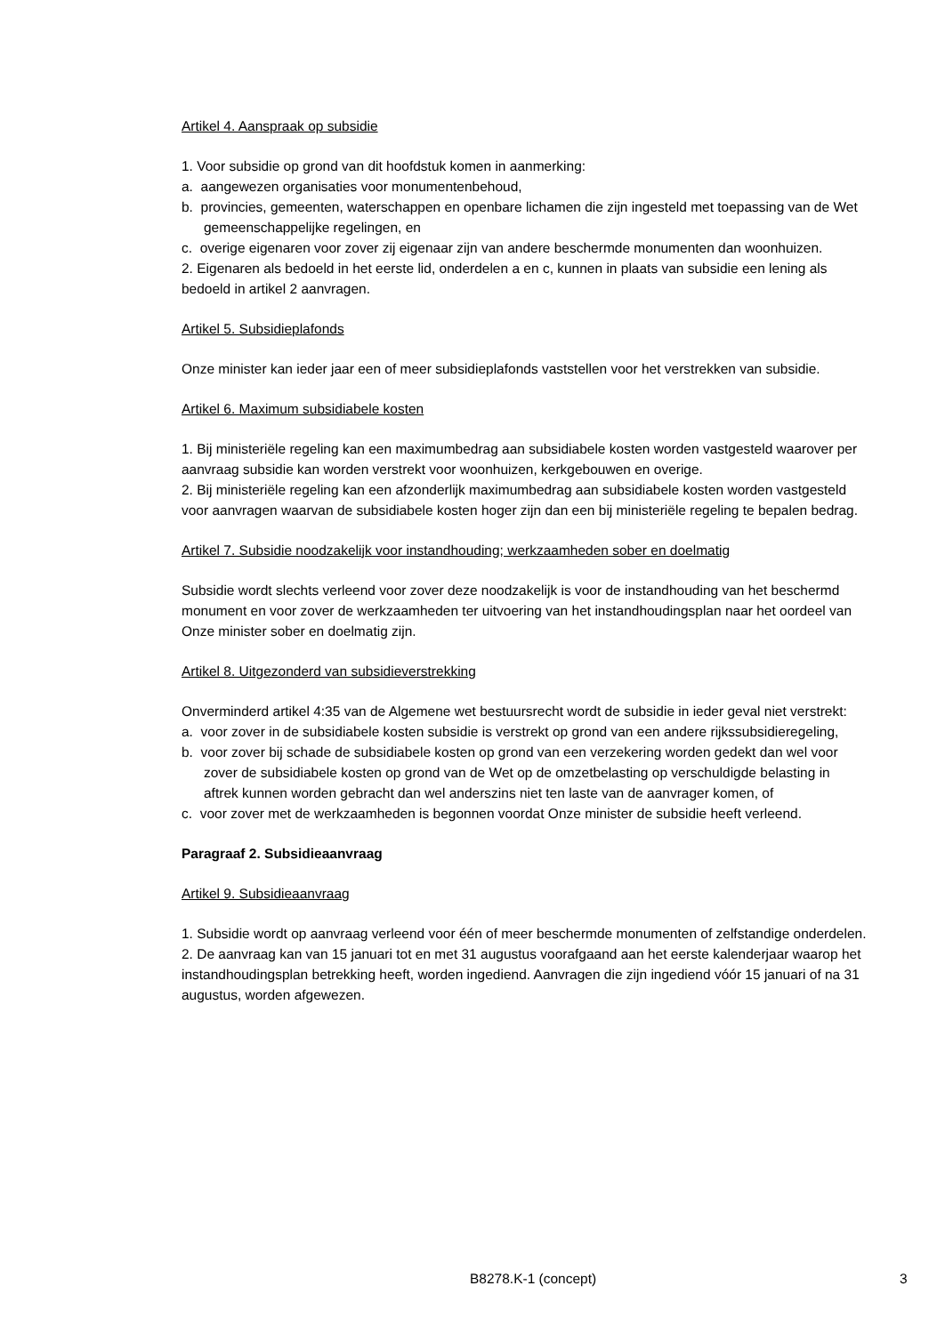Artikel 4. Aanspraak op subsidie
1. Voor subsidie op grond van dit hoofdstuk komen in aanmerking:
a. aangewezen organisaties voor monumentenbehoud,
b. provincies, gemeenten, waterschappen en openbare lichamen die zijn ingesteld met toepassing van de Wet gemeenschappelijke regelingen, en
c. overige eigenaren voor zover zij eigenaar zijn van andere beschermde monumenten dan woonhuizen.
2. Eigenaren als bedoeld in het eerste lid, onderdelen a en c, kunnen in plaats van subsidie een lening als bedoeld in artikel 2 aanvragen.
Artikel 5. Subsidieplafonds
Onze minister kan ieder jaar een of meer subsidieplafonds vaststellen voor het verstrekken van subsidie.
Artikel 6. Maximum subsidiabele kosten
1. Bij ministeriële regeling kan een maximumbedrag aan subsidiabele kosten worden vastgesteld waarover per aanvraag subsidie kan worden verstrekt voor woonhuizen, kerkgebouwen en overige.
2. Bij ministeriële regeling kan een afzonderlijk maximumbedrag aan subsidiabele kosten worden vastgesteld voor aanvragen waarvan de subsidiabele kosten hoger zijn dan een bij ministeriële regeling te bepalen bedrag.
Artikel 7. Subsidie noodzakelijk voor instandhouding; werkzaamheden sober en doelmatig
Subsidie wordt slechts verleend voor zover deze noodzakelijk is voor de instandhouding van het beschermd monument en voor zover de werkzaamheden ter uitvoering van het instandhoudingsplan naar het oordeel van Onze minister sober en doelmatig zijn.
Artikel 8. Uitgezonderd van subsidieverstrekking
Onverminderd artikel 4:35 van de Algemene wet bestuursrecht wordt de subsidie in ieder geval niet verstrekt:
a. voor zover in de subsidiabele kosten subsidie is verstrekt op grond van een andere rijkssubsidieregeling,
b. voor zover bij schade de subsidiabele kosten op grond van een verzekering worden gedekt dan wel voor zover de subsidiabele kosten op grond van de Wet op de omzetbelasting op verschuldigde belasting in aftrek kunnen worden gebracht dan wel anderszins niet ten laste van de aanvrager komen, of
c. voor zover met de werkzaamheden is begonnen voordat Onze minister de subsidie heeft verleend.
Paragraaf 2. Subsidieaanvraag
Artikel 9. Subsidieaanvraag
1. Subsidie wordt op aanvraag verleend voor één of meer beschermde monumenten of zelfstandige onderdelen.
2. De aanvraag kan van 15 januari tot en met 31 augustus voorafgaand aan het eerste kalenderjaar waarop het instandhoudingsplan betrekking heeft, worden ingediend. Aanvragen die zijn ingediend vóór 15 januari of na 31 augustus, worden afgewezen.
B8278.K-1 (concept) 3